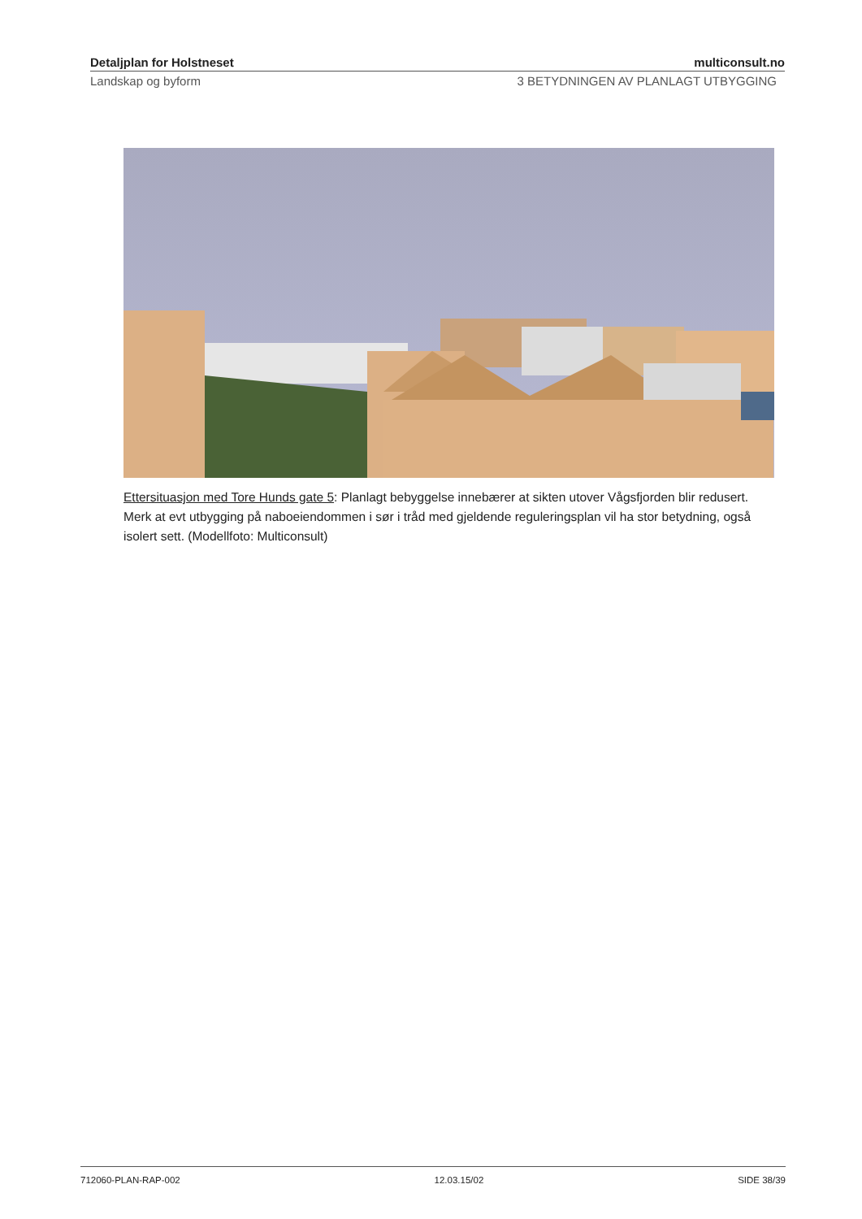Detaljplan for Holstneset multiconsult.no
Landskap og byform 3 BETYDNINGEN AV PLANLAGT UTBYGGING
Ettersituasjon med Tore Hunds gate 5: Planlagt bebyggelse innebærer at sikten utover Vågsfjorden blir redusert. Merk at evt utbygging på naboeiendommen i sør i tråd med gjeldende reguleringsplan vil ha stor betydning, også isolert sett. (Modellfoto: Multiconsult)
712060-PLAN-RAP-002 12.03.15/02 SIDE 38/39